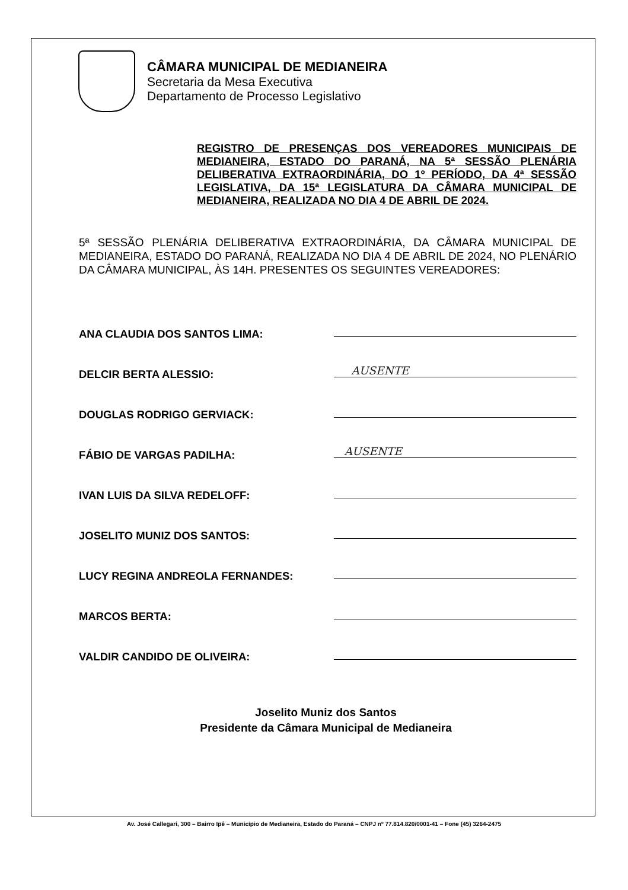CÂMARA MUNICIPAL DE MEDIANEIRA
Secretaria da Mesa Executiva
Departamento de Processo Legislativo
REGISTRO DE PRESENÇAS DOS VEREADORES MUNICIPAIS DE MEDIANEIRA, ESTADO DO PARANÁ, NA 5ª SESSÃO PLENÁRIA DELIBERATIVA EXTRAORDINÁRIA, DO 1º PERÍODO, DA 4ª SESSÃO LEGISLATIVA, DA 15ª LEGISLATURA DA CÂMARA MUNICIPAL DE MEDIANEIRA, REALIZADA NO DIA 4 DE ABRIL DE 2024.
5ª SESSÃO PLENÁRIA DELIBERATIVA EXTRAORDINÁRIA, DA CÂMARA MUNICIPAL DE MEDIANEIRA, ESTADO DO PARANÁ, REALIZADA NO DIA 4 DE ABRIL DE 2024, NO PLENÁRIO DA CÂMARA MUNICIPAL, ÀS 14H. PRESENTES OS SEGUINTES VEREADORES:
ANA CLAUDIA DOS SANTOS LIMA:
DELCIR BERTA ALESSIO:
AUSENTE
DOUGLAS RODRIGO GERVIACK:
FÁBIO DE VARGAS PADILHA:
AUSENTE
IVAN LUIS DA SILVA REDELOFF:
JOSELITO MUNIZ DOS SANTOS:
LUCY REGINA ANDREOLA FERNANDES:
MARCOS BERTA:
VALDIR CANDIDO DE OLIVEIRA:
Joselito Muniz dos Santos
Presidente da Câmara Municipal de Medianeira
Av. José Callegari, 300 – Bairro Ipê – Município de Medianeira, Estado do Paraná – CNPJ nº 77.814.820/0001-41 – Fone (45) 3264-2475